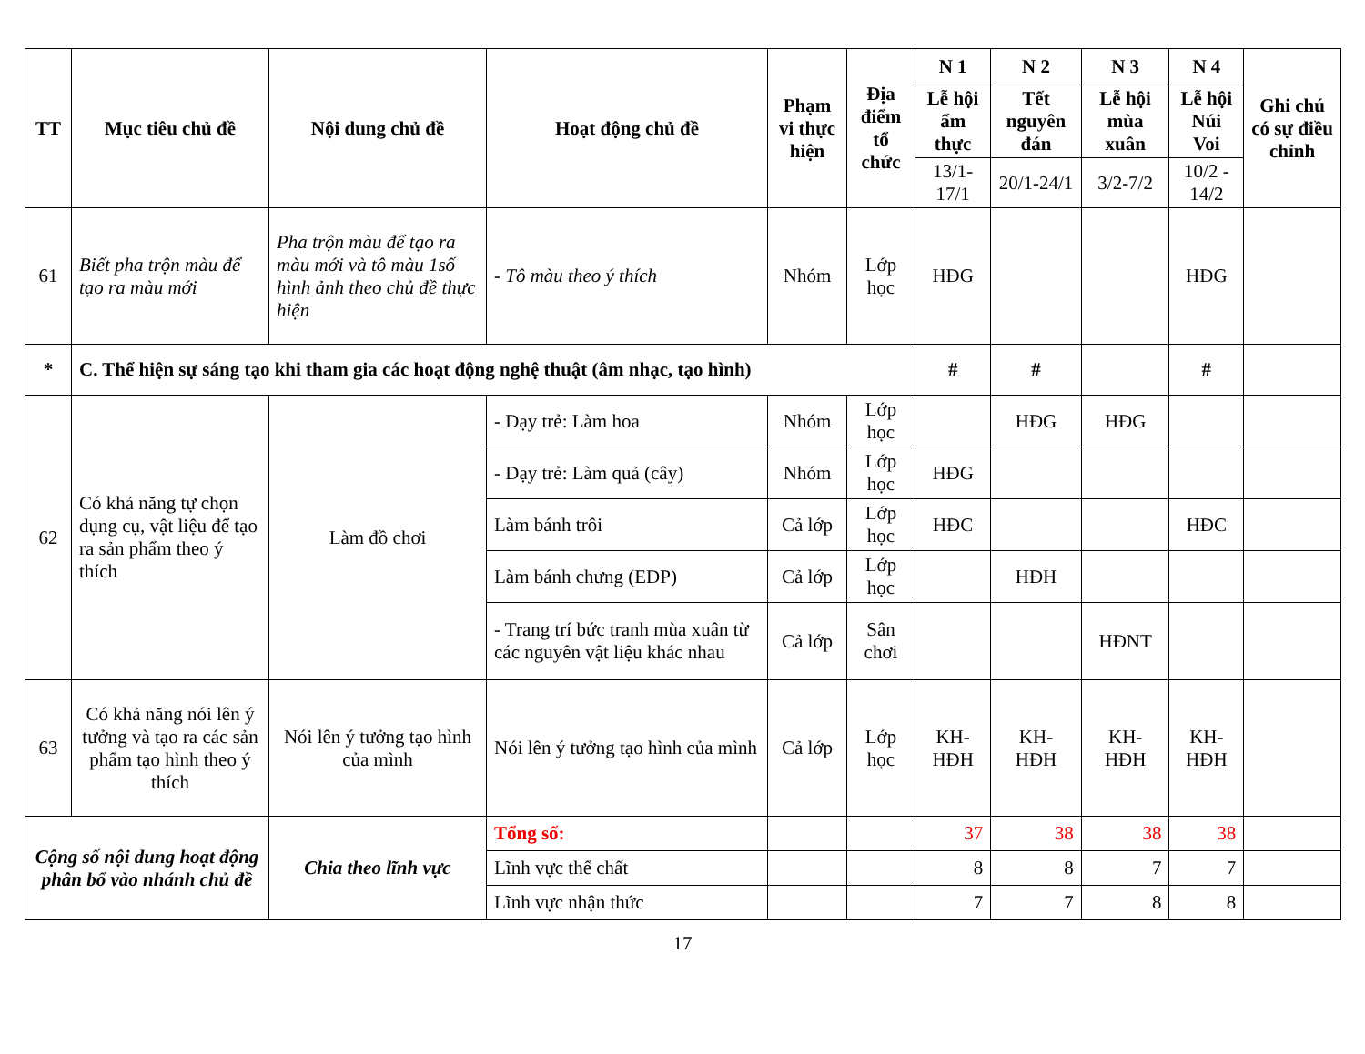| TT | Mục tiêu chủ đề | Nội dung chủ đề | Hoạt động chủ đề | Phạm vi thực hiện | Địa điểm tổ chức | N 1 | N 2 | N 3 | N 4 | Ghi chú có sự điều chỉnh |
| --- | --- | --- | --- | --- | --- | --- | --- | --- | --- | --- |
| | | | | | | Lễ hội ẩm thực | Tết nguyên đán | Lễ hội mùa xuân | Lễ hội Núi Voi | |
| | | | | | | 13/1-17/1 | 20/1-24/1 | 3/2-7/2 | 10/2 - 14/2 | |
| 61 | Biết pha trộn màu để tạo ra màu mới | Pha trộn màu để tạo ra màu mới và tô màu 1số hình ảnh theo chủ đề thực hiện | - Tô màu theo ý thích | Nhóm | Lớp học | HĐG | | | HĐG | |
| * | C. Thể hiện sự sáng tạo khi tham gia các hoạt động nghệ thuật (âm nhạc, tạo hình) | | | | | # | # | | # | |
| 62 | Có khả năng tự chọn dụng cụ, vật liệu để tạo ra sản phẩm theo ý thích | Làm đồ chơi | - Dạy trẻ: Làm hoa | Nhóm | Lớp học | | HĐG | HĐG | | |
| | | | - Dạy trẻ: Làm quả (cây) | Nhóm | Lớp học | HĐG | | | | |
| | | | Làm bánh trôi | Cả lớp | Lớp học | HĐC | | | HĐC | |
| | | | Làm bánh chưng (EDP) | Cả lớp | Lớp học | | HĐH | | | |
| | | | - Trang trí bức tranh mùa xuân từ các nguyên vật liệu khác nhau | Cả lớp | Sân chơi | | | HĐNT | | |
| 63 | Có khả năng nói lên ý tưởng và tạo ra các sản phẩm tạo hình theo ý thích | Nói lên ý tưởng tạo hình của mình | Nói lên ý tưởng tạo hình của mình | Cả lớp | Lớp học | KH-HĐH | KH-HĐH | KH-HĐH | KH-HĐH | |
| Cộng số nội dung hoạt động phân bổ vào nhánh chủ đề | | Chia theo lĩnh vực | Tổng số: | | | 37 | 38 | 38 | 38 | |
| | | | Lĩnh vực thể chất | | | 8 | 8 | 7 | 7 | |
| | | | Lĩnh vực nhận thức | | | 7 | 7 | 8 | 8 | |
17